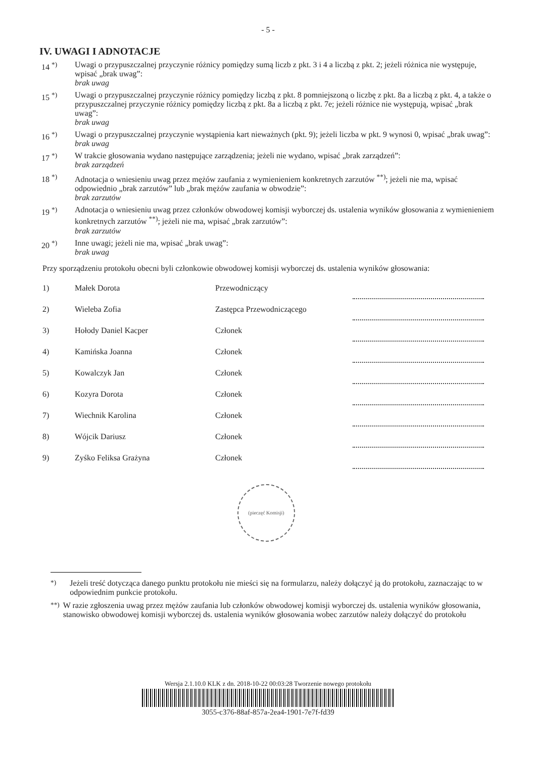- 5 -
IV. UWAGI I ADNOTACJE
14 <sup>*)</sup> Uwagi o przypuszczalnej przyczynie różnicy pomiędzy sumą liczb z pkt. 3 i 4 a liczbą z pkt. 2; jeżeli różnica nie występuje, wpisać „brak uwag”:
brak uwag
15 <sup>*)</sup> Uwagi o przypuszczalnej przyczynie różnicy pomiędzy liczbą z pkt. 8 pomniejszoną o liczbę z pkt. 8a a liczbą z pkt. 4, a także o przypuszczalnej przyczynie różnicy pomiędzy liczbą z pkt. 8a a liczbą z pkt. 7e; jeżeli różnice nie występują, wpisać „brak uwag”:
brak uwag
16 <sup>*)</sup> Uwagi o przypuszczalnej przyczynie wystąpienia kart nieważnych (pkt. 9); jeżeli liczba w pkt. 9 wynosi 0, wpisać „brak uwag”:
brak uwag
17 <sup>*)</sup> W trakcie głosowania wydano następujące zarządzenia; jeżeli nie wydano, wpisać „brak zarządzeń”:
brak zarządzeń
18 <sup>*)</sup> Adnotacja o wniesieniu uwag przez mężów zaufania z wymienieniem konkretnych zarzutów <sup>**)</sup>; jeżeli nie ma, wpisać odpowiednio „brak zarzutów” lub „brak mężów zaufania w obwodzie”:
brak zarzutów
19 <sup>*)</sup> Adnotacja o wniesieniu uwag przez członków obwodowej komisji wyborczej ds. ustalenia wyników głosowania z wymienieniem konkretnych zarzutów <sup>**)</sup>; jeżeli nie ma, wpisać „brak zarzutów”:
brak zarzutów
20 <sup>*)</sup> Inne uwagi; jeżeli nie ma, wpisać „brak uwag”:
brak uwag
Przy sporządzeniu protokołu obecni byli członkowie obwodowej komisji wyborczej ds. ustalenia wyników głosowania:
| 1) | Małek Dorota | Przewodniczący | |
| 2) | Wieleba Zofia | Zastępca Przewodniczącego | |
| 3) | Hołody Daniel Kacper | Członek | |
| 4) | Kamińska Joanna | Członek | |
| 5) | Kowalczyk Jan | Członek | |
| 6) | Kozyra Dorota | Członek | |
| 7) | Wiechnik Karolina | Członek | |
| 8) | Wójcik Dariusz | Członek | |
| 9) | Zyśko Feliksa Grażyna | Członek | |
(pieczęć Komisji)
<sup>*)</sup> Jeżeli treść dotycząca danego punktu protokołu nie mieści się na formularzu, należy dołączyć ją do protokołu, zaznaczając to w odpowiednim punkcie protokołu.
<sup>**)</sup> W razie zgłoszenia uwag przez mężów zaufania lub członków obwodowej komisji wyborczej ds. ustalenia wyników głosowania, stanowisko obwodowej komisji wyborczej ds. ustalenia wyników głosowania wobec zarzutów należy dołączyć do protokołu
Wersja 2.1.10.0 KLK z dn. 2018-10-22 00:03:28 Tworzenie nowego protokołu
3055-c376-88af-857a-2ea4-1901-7e7f-fd39